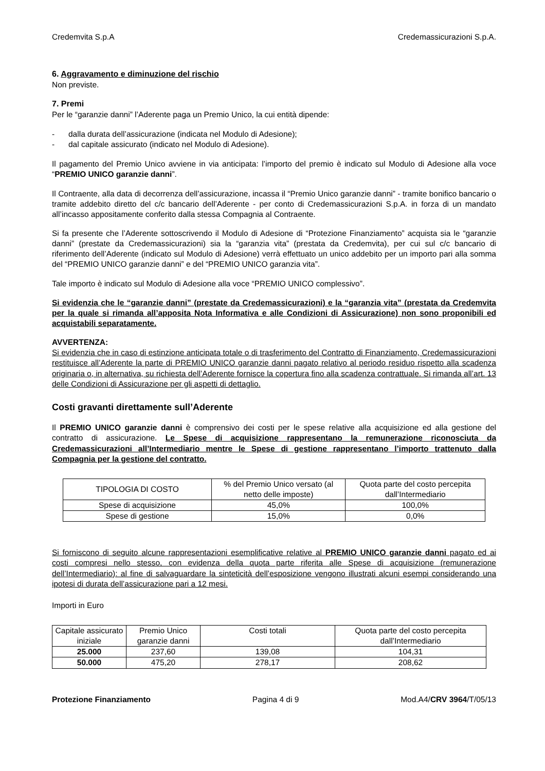Credemvita S.p.A Credemassicurazioni S.p.A.
6. Aggravamento e diminuzione del rischio
Non previste.
7. Premi
Per le “garanzie danni” l’Aderente paga un Premio Unico, la cui entità dipende:
- dalla durata dell’assicurazione (indicata nel Modulo di Adesione);
- dal capitale assicurato (indicato nel Modulo di Adesione).
Il pagamento del Premio Unico avviene in via anticipata: l’importo del premio è indicato sul Modulo di Adesione alla voce “PREMIO UNICO garanzie danni”.
Il Contraente, alla data di decorrenza dell’assicurazione, incassa il “Premio Unico garanzie danni” - tramite bonifico bancario o tramite addebito diretto del c/c bancario dell’Aderente - per conto di Credemassicurazioni S.p.A. in forza di un mandato all’incasso appositamente conferito dalla stessa Compagnia al Contraente.
Si fa presente che l’Aderente sottoscrivendo il Modulo di Adesione di “Protezione Finanziamento” acquista sia le “garanzie danni” (prestate da Credemassicurazioni) sia la “garanzia vita” (prestata da Credemvita), per cui sul c/c bancario di riferimento dell’Aderente (indicato sul Modulo di Adesione) verrà effettuato un unico addebito per un importo pari alla somma del “PREMIO UNICO garanzie danni” e del “PREMIO UNICO garanzia vita”.
Tale importo è indicato sul Modulo di Adesione alla voce “PREMIO UNICO complessivo”.
Si evidenzia che le “garanzie danni” (prestate da Credemassicurazioni) e la “garanzia vita” (prestata da Credemvita per la quale si rimanda all’apposita Nota Informativa e alle Condizioni di Assicurazione) non sono proponibili ed acquistabili separatamente.
AVVERTENZA:
Si evidenzia che in caso di estinzione anticipata totale o di trasferimento del Contratto di Finanziamento, Credemassicurazioni restituisce all’Aderente la parte di PREMIO UNICO garanzie danni pagato relativo al periodo residuo rispetto alla scadenza originaria o, in alternativa, su richiesta dell’Aderente fornisce la copertura fino alla scadenza contrattuale. Si rimanda all’art. 13 delle Condizioni di Assicurazione per gli aspetti di dettaglio.
Costi gravanti direttamente sull’Aderente
Il PREMIO UNICO garanzie danni è comprensivo dei costi per le spese relative alla acquisizione ed alla gestione del contratto di assicurazione. Le Spese di acquisizione rappresentano la remunerazione riconosciuta da Credemassicurazioni all’Intermediario mentre le Spese di gestione rappresentano l’importo trattenuto dalla Compagnia per la gestione del contratto.
| TIPOLOGIA DI COSTO | % del Premio Unico versato (al netto delle imposte) | Quota parte del costo percepita dall’Intermediario |
| --- | --- | --- |
| Spese di acquisizione | 45,0% | 100,0% |
| Spese di gestione | 15,0% | 0,0% |
Si forniscono di seguito alcune rappresentazioni esemplificative relative al PREMIO UNICO garanzie danni pagato ed ai costi compresi nello stesso, con evidenza della quota parte riferita alle Spese di acquisizione (remunerazione dell’Intermediario): al fine di salvaguardare la sinteticità dell’esposizione vengono illustrati alcuni esempi considerando una ipotesi di durata dell’assicurazione pari a 12 mesi.
Importi in Euro
| Capitale assicurato iniziale | Premio Unico garanzie danni | Costi totali | Quota parte del costo percepita dall’Intermediario |
| --- | --- | --- | --- |
| 25.000 | 237,60 | 139,08 | 104,31 |
| 50.000 | 475,20 | 278,17 | 208,62 |
Protezione Finanziamento Pagina 4 di 9 Mod.A4/CRV 3964/T/05/13